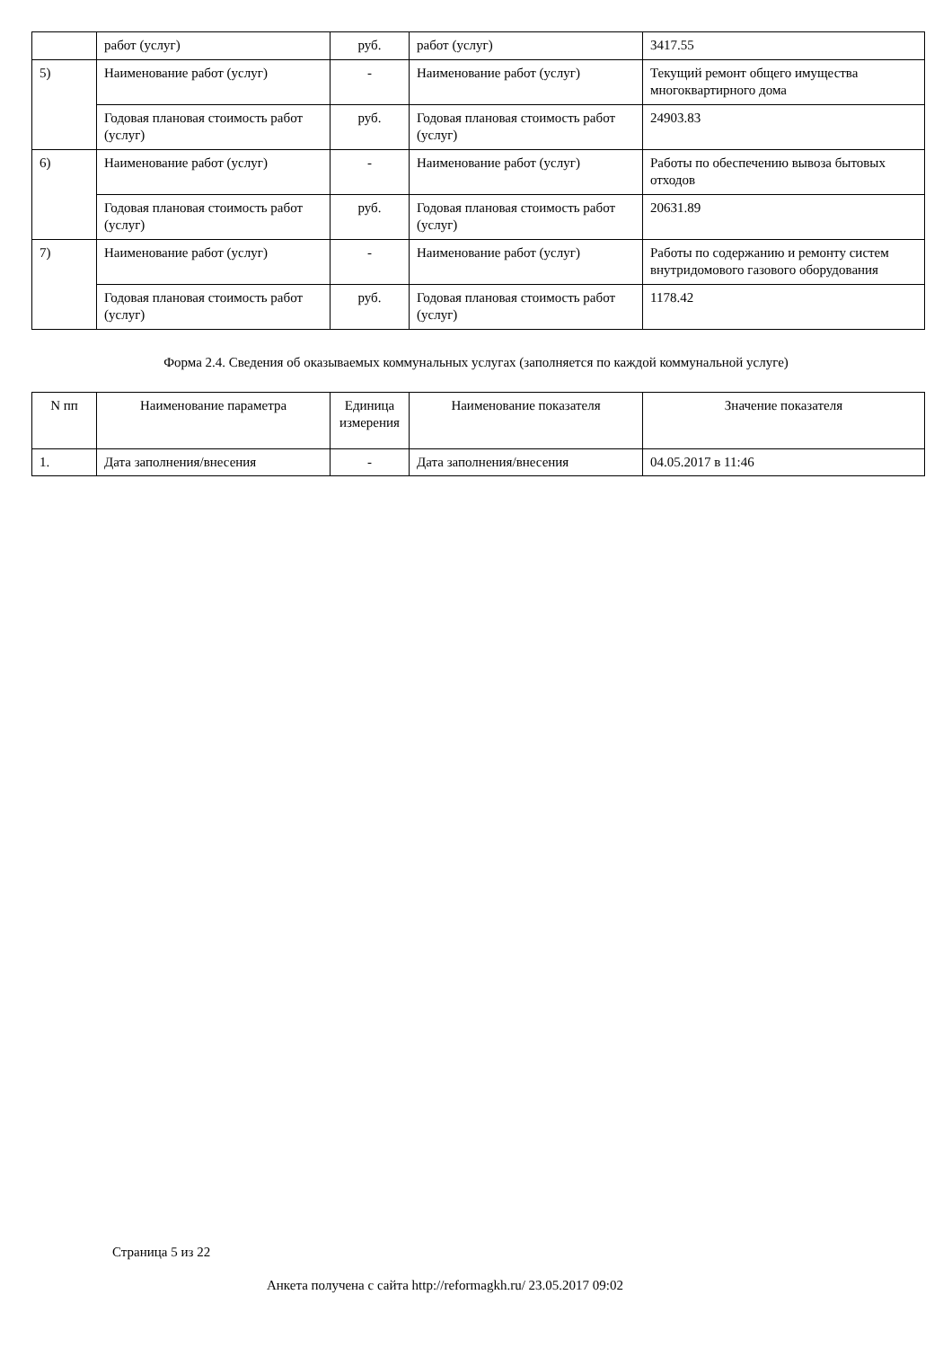| | работ (услуг) | руб. | работ (услуг) | 3417.55 |
| 5) | Наименование работ (услуг) | - | Наименование работ (услуг) | Текущий ремонт общего имущества многоквартирного дома |
| | Годовая плановая стоимость работ (услуг) | руб. | Годовая плановая стоимость работ (услуг) | 24903.83 |
| 6) | Наименование работ (услуг) | - | Наименование работ (услуг) | Работы по обеспечению вывоза бытовых отходов |
| | Годовая плановая стоимость работ (услуг) | руб. | Годовая плановая стоимость работ (услуг) | 20631.89 |
| 7) | Наименование работ (услуг) | - | Наименование работ (услуг) | Работы по содержанию и ремонту систем внутридомового газового оборудования |
| | Годовая плановая стоимость работ (услуг) | руб. | Годовая плановая стоимость работ (услуг) | 1178.42 |
Форма 2.4. Сведения об оказываемых коммунальных услугах (заполняется по каждой коммунальной услуге)
| N пп | Наименование параметра | Единица измерения | Наименование показателя | Значение показателя |
| --- | --- | --- | --- | --- |
| 1. | Дата заполнения/внесения | - | Дата заполнения/внесения | 04.05.2017 в 11:46 |
Страница 5 из 22
Анкета получена с сайта http://reformagkh.ru/ 23.05.2017 09:02